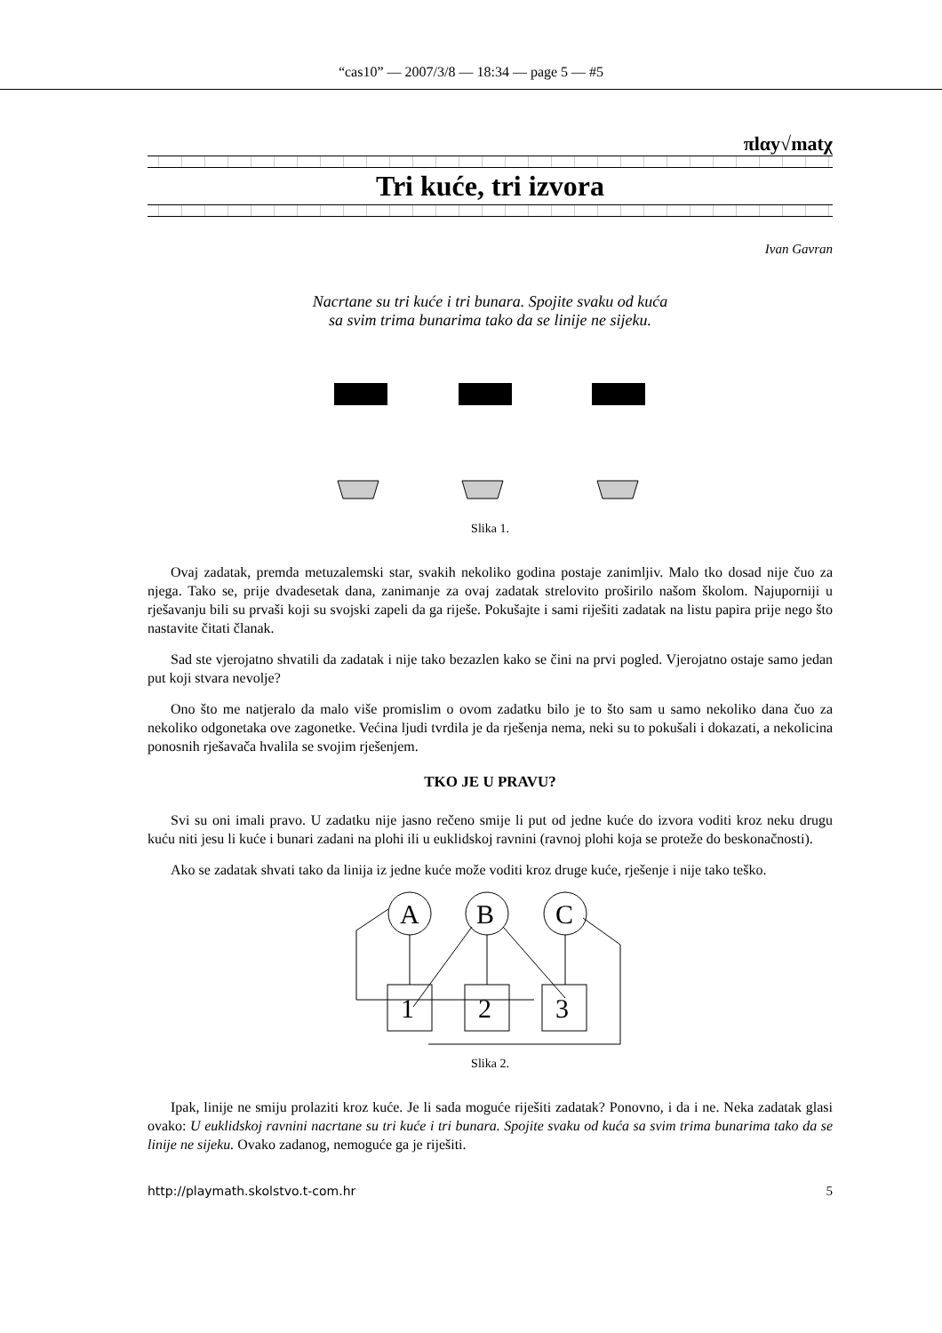“cas10” — 2007/3/8 — 18:34 — page 5 — #5
πlαy√matχ
Tri kuće, tri izvora
Ivan Gavran
Nacrtane su tri kuće i tri bunara. Spojite svaku od kuća
sa svim trima bunarima tako da se linije ne sijeku.
Slika 1.
Ovaj zadatak, premda metuzalemski star, svakih nekoliko godina postaje zanimljiv. Malo tko dosad nije čuo za njega. Tako se, prije dvadesetak dana, zanimanje za ovaj zadatak strelovito proširilo našom školom. Najuporniji u rješavanju bili su prvaši koji su svojski zapeli da ga riješe. Pokušajte i sami riješiti zadatak na listu papira prije nego što nastavite čitati članak.
Sad ste vjerojatno shvatili da zadatak i nije tako bezazlen kako se čini na prvi pogled. Vjerojatno ostaje samo jedan put koji stvara nevolje?
Ono što me natjeralo da malo više promislim o ovom zadatku bilo je to što sam u samo nekoliko dana čuo za nekoliko odgonetaka ove zagonetke. Većina ljudi tvrdila je da rješenja nema, neki su to pokušali i dokazati, a nekolicina ponosnih rješavača hvalila se svojim rješenjem.
TKO JE U PRAVU?
Svi su oni imali pravo. U zadatku nije jasno rečeno smije li put od jedne kuće do izvora voditi kroz neku drugu kuću niti jesu li kuće i bunari zadani na plohi ili u euklidskoj ravnini (ravnoj plohi koja se proteže do beskonačnosti).
Ako se zadatak shvati tako da linija iz jedne kuće može voditi kroz druge kuće, rješenje i nije tako teško.
A
B
C
1
2
3
Slika 2.
Ipak, linije ne smiju prolaziti kroz kuće. Je li sada moguće riješiti zadatak? Ponovno, i da i ne. Neka zadatak glasi ovako: U euklidskoj ravnini nacrtane su tri kuće i tri bunara. Spojite svaku od kuća sa svim trima bunarima tako da se linije ne sijeku. Ovako zadanog, nemoguće ga je riješiti.
http://playmath.skolstvo.t-com.hr 5